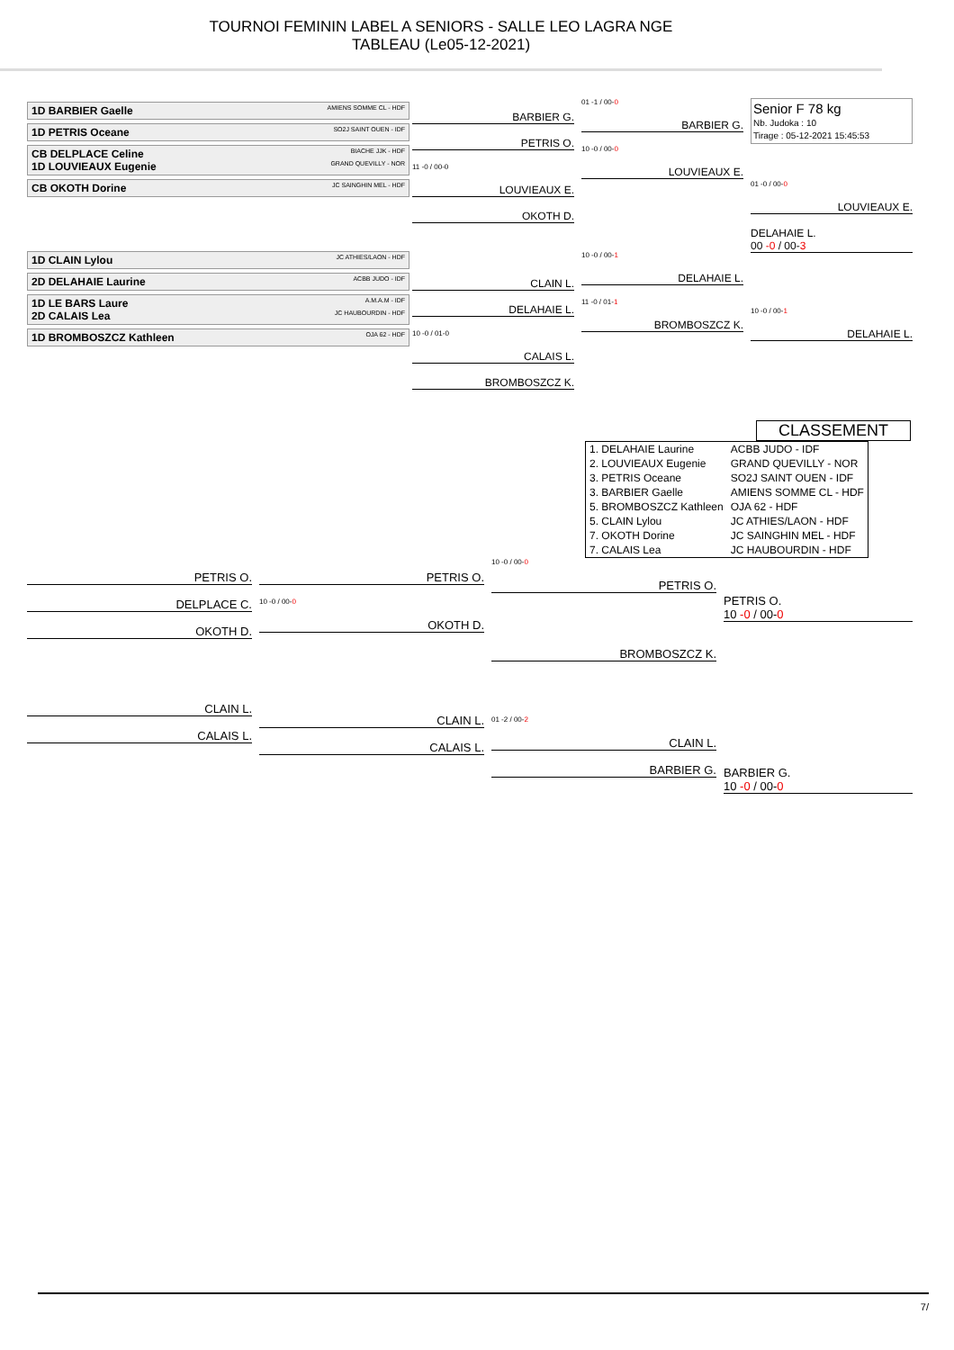TOURNOI FEMININ LABEL A SENIORS - SALLE LEO LAGRA NGE
TABLEAU (Le05-12-2021)
1D BARBIER Gaelle AMIENS SOMME CL - HDF
1D PETRIS Oceane SO2J SAINT OUEN - IDF
CB DELPLACE Celine BIACHE JJK - HDF
1D LOUVIEAUX Eugenie GRAND QUEVILLY - NOR
CB OKOTH Dorine JC SAINGHIN MEL - HDF
1D CLAIN Lylou JC ATHIES/LAON - HDF
2D DELAHAIE Laurine ACBB JUDO - IDF
1D LE BARS Laure A.M.A.M - IDF
2D CALAIS Lea JC HAUBOURDIN - HDF
1D BROMBOSZCZ Kathleen OJA 62 - HDF
BARBIER G.
PETRIS O.
11 -0 / 00-0
LOUVIEAUX E.
OKOTH D.
CLAIN L.
DELAHAIE L.
10 -0 / 01-0
CALAIS L.
BROMBOSZCZ K.
01 -1 / 00-0
BARBIER G.
10 -0 / 00-0
LOUVIEAUX E.
10 -0 / 00-1
DELAHAIE L.
11 -0 / 01-1
BROMBOSZCZ K.
Senior F 78 kg
Nb. Judoka : 10
Tirage : 05-12-2021 15:45:53
01 -0 / 00-0
LOUVIEAUX E.
DELAHAIE L.
00 -0 / 00-3
10 -0 / 00-1
DELAHAIE L.
CLASSEMENT
| 1. DELAHAIE Laurine | ACBB JUDO - IDF |
| 2. LOUVIEAUX Eugenie | GRAND QUEVILLY - NOR |
| 3. PETRIS Oceane | SO2J SAINT OUEN - IDF |
| 3. BARBIER Gaelle | AMIENS SOMME CL - HDF |
| 5. BROMBOSZCZ Kathleen | OJA 62 - HDF |
| 5. CLAIN Lylou | JC ATHIES/LAON - HDF |
| 7. OKOTH Dorine | JC SAINGHIN MEL - HDF |
| 7. CALAIS Lea | JC HAUBOURDIN - HDF |
PETRIS O.
DELPLACE C.
OKOTH D.
CLAIN L.
CALAIS L.
PETRIS O.
10 -0 / 00-0
OKOTH D.
CLAIN L.
CALAIS L.
10 -0 / 00-0
PETRIS O.
BROMBOSZCZ K.
01 -2 / 00-2
CLAIN L.
BARBIER G.
PETRIS O.
10 -0 / 00-0
BARBIER G.
10 -0 / 00-0
7/